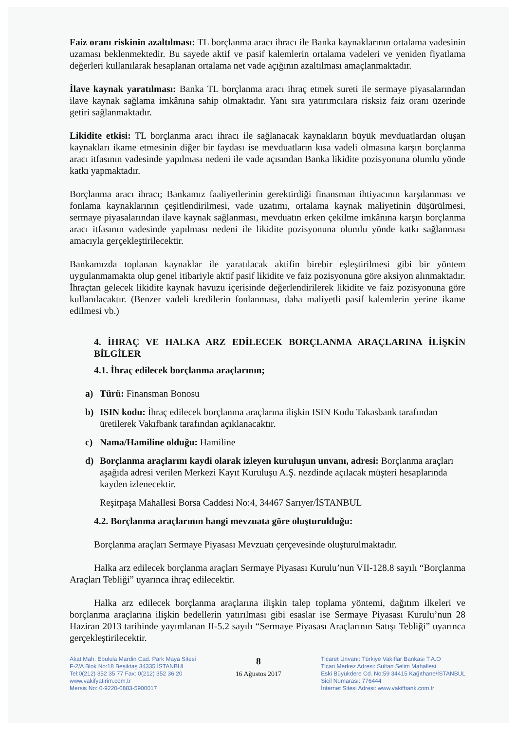Faiz oranı riskinin azaltılması: TL borçlanma aracı ihracı ile Banka kaynaklarının ortalama vadesinin uzaması beklenmektedir. Bu sayede aktif ve pasif kalemlerin ortalama vadeleri ve yeniden fiyatlama değerleri kullanılarak hesaplanan ortalama net vade açığının azaltılması amaçlanmaktadır.
İlave kaynak yaratılması: Banka TL borçlanma aracı ihraç etmek sureti ile sermaye piyasalarından ilave kaynak sağlama imkânına sahip olmaktadır. Yanı sıra yatırımcılara risksiz faiz oranı üzerinde getiri sağlanmaktadır.
Likidite etkisi: TL borçlanma aracı ihracı ile sağlanacak kaynakların büyük mevduatlardan oluşan kaynakları ikame etmesinin diğer bir faydası ise mevduatların kısa vadeli olmasına karşın borçlanma aracı itfasının vadesinde yapılması nedeni ile vade açısından Banka likidite pozisyonuna olumlu yönde katkı yapmaktadır.
Borçlanma aracı ihracı; Bankamız faaliyetlerinin gerektirdiği finansman ihtiyacının karşılanması ve fonlama kaynaklarının çeşitlendirilmesi, vade uzatımı, ortalama kaynak maliyetinin düşürülmesi, sermaye piyasalarından ilave kaynak sağlanması, mevduatın erken çekilme imkânına karşın borçlanma aracı itfasının vadesinde yapılması nedeni ile likidite pozisyonuna olumlu yönde katkı sağlanması amacıyla gerçekleştirilecektir.
Bankamızda toplanan kaynaklar ile yaratılacak aktifin birebir eşleştirilmesi gibi bir yöntem uygulanmamakta olup genel itibariyle aktif pasif likidite ve faiz pozisyonuna göre aksiyon alınmaktadır. İhraçtan gelecek likidite kaynak havuzu içerisinde değerlendirilerek likidite ve faiz pozisyonuna göre kullanılacaktır. (Benzer vadeli kredilerin fonlanması, daha maliyetli pasif kalemlerin yerine ikame edilmesi vb.)
4. İHRAÇ VE HALKA ARZ EDİLECEK BORÇLANMA ARAÇLARINA İLİŞKİN BİLGİLER
4.1. İhraç edilecek borçlanma araçlarının;
a) Türü: Finansman Bonosu
b) ISIN kodu: İhraç edilecek borçlanma araçlarına ilişkin ISIN Kodu Takasbank tarafından üretilerek Vakıfbank tarafından açıklanacaktır.
c) Nama/Hamiline olduğu: Hamiline
d) Borçlanma araçlarını kaydi olarak izleyen kuruluşun unvanı, adresi: Borçlanma araçları aşağıda adresi verilen Merkezi Kayıt Kuruluşu A.Ş. nezdinde açılacak müşteri hesaplarında kayden izlenecektir.
Reşitpaşa Mahallesi Borsa Caddesi No:4, 34467 Sarıyer/İSTANBUL
4.2. Borçlanma araçlarının hangi mevzuata göre oluşturulduğu:
Borçlanma araçları Sermaye Piyasası Mevzuatı çerçevesinde oluşturulmaktadır.
Halka arz edilecek borçlanma araçları Sermaye Piyasası Kurulu’nun VII-128.8 sayılı “Borçlanma Araçları Tebliği” uyarınca ihraç edilecektir.
Halka arz edilecek borçlanma araçlarına ilişkin talep toplama yöntemi, dağıtım ilkeleri ve borçlanma araçlarına ilişkin bedellerin yatırılması gibi esaslar ise Sermaye Piyasası Kurulu’nun 28 Haziran 2013 tarihinde yayımlanan II-5.2 sayılı “Sermaye Piyasası Araçlarının Satışı Tebliği” uyarınca gerçekleştirilecektir.
Akat Mah. Ebulula Mardin Cad. Park Maya Sitesi
F-2/A Blok No:18 Beşiktaş 34335 İSTANBUL
Tel:0(212) 352 35 77 Fax: 0(212) 352 36 20
www.vakifyatirim.com.tr
Mersis No: 0-9220-0883-5900017
8
16 Ağustos 2017
Ticaret Ünvanı: Türkiye Vakıflar Bankası T.A.O
Ticari Merkez Adresi: Sultan Selim Mahallesi
Eski Büyükdere Cd. No:59 34415 Kağıthane/İSTANBUL
Sicil Numarası: 776444
İnternet Sitesi Adresi: www.vakifbank.com.tr